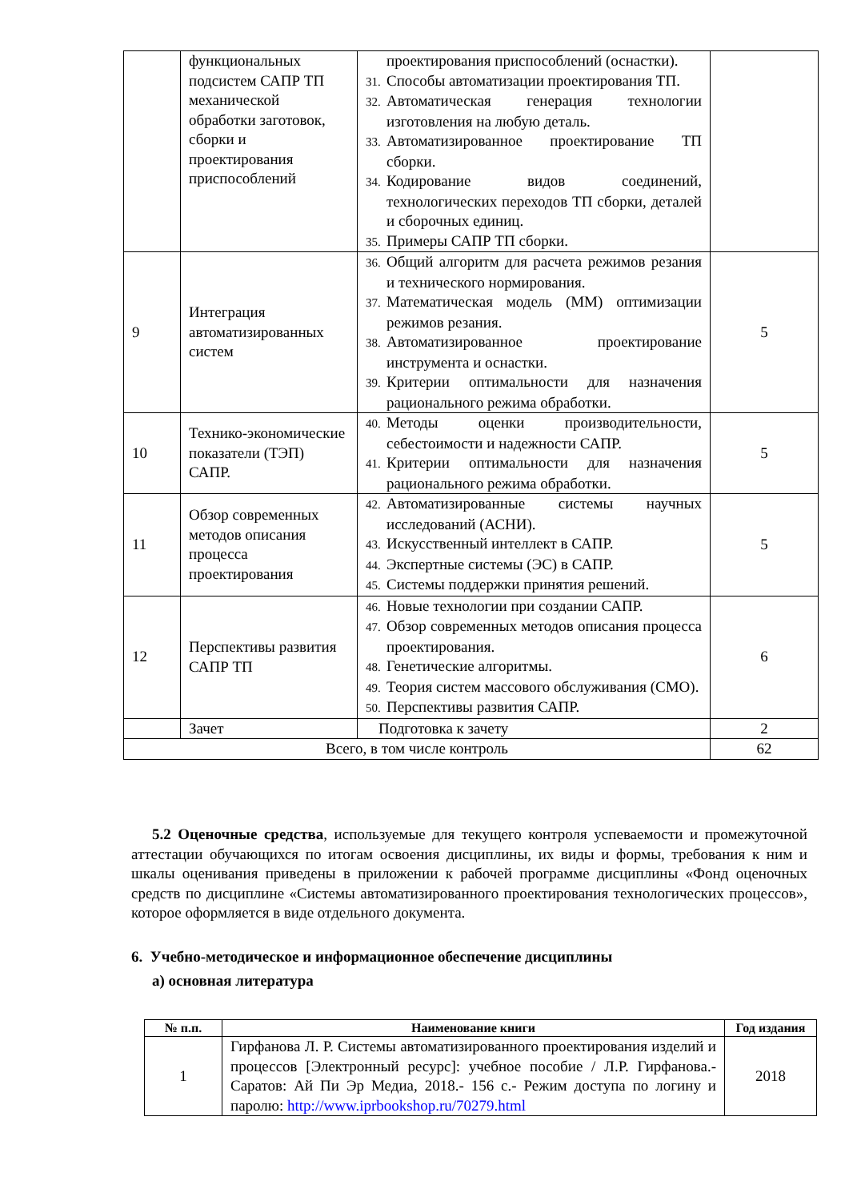| | функциональных подсистем САПР ТП механической обработки заготовок, сборки и проектирования приспособлений | проектирования приспособлений (оснастки). 31. Способы автоматизации проектирования ТП. 32. Автоматическая генерация технологии изготовления на любую деталь. 33. Автоматизированное проектирование ТП сборки. 34. Кодирование видов соединений, технологических переходов ТП сборки, деталей и сборочных единиц. 35. Примеры САПР ТП сборки. | |
| 9 | Интеграция автоматизированных систем | 36. Общий алгоритм для расчета режимов резания и технического нормирования. 37. Математическая модель (ММ) оптимизации режимов резания. 38. Автоматизированное проектирование инструмента и оснастки. 39. Критерии оптимальности для назначения рационального режима обработки. | 5 |
| 10 | Технико-экономические показатели (ТЭП) САПР. | 40. Методы оценки производительности, себестоимости и надежности САПР. 41. Критерии оптимальности для назначения рационального режима обработки. | 5 |
| 11 | Обзор современных методов описания процесса проектирования | 42. Автоматизированные системы научных исследований (АСНИ). 43. Искусственный интеллект в САПР. 44. Экспертные системы (ЭС) в САПР. 45. Системы поддержки принятия решений. | 5 |
| 12 | Перспективы развития САПР ТП | 46. Новые технологии при создании САПР. 47. Обзор современных методов описания процесса проектирования. 48. Генетические алгоритмы. 49. Теория систем массового обслуживания (СМО). 50. Перспективы развития САПР. | 6 |
| | Зачет | Подготовка к зачету | 2 |
| Всего, в том числе контроль | | | 62 |
5.2 Оценочные средства, используемые для текущего контроля успеваемости и промежуточной аттестации обучающихся по итогам освоения дисциплины, их виды и формы, требования к ним и шкалы оценивания приведены в приложении к рабочей программе дисциплины «Фонд оценочных средств по дисциплине «Системы автоматизированного проектирования технологических процессов», которое оформляется в виде отдельного документа.
6. Учебно-методическое и информационное обеспечение дисциплины
а) основная литература
| № п.п. | Наименование книги | Год издания |
| --- | --- | --- |
| 1 | Гирфанова Л. Р. Системы автоматизированного проектирования изделий и процессов [Электронный ресурс]: учебное пособие / Л.Р. Гирфанова.- Саратов: Ай Пи Эр Медиа, 2018.- 156 с.- Режим доступа по логину и паролю: http://www.iprbookshop.ru/70279.html | 2018 |